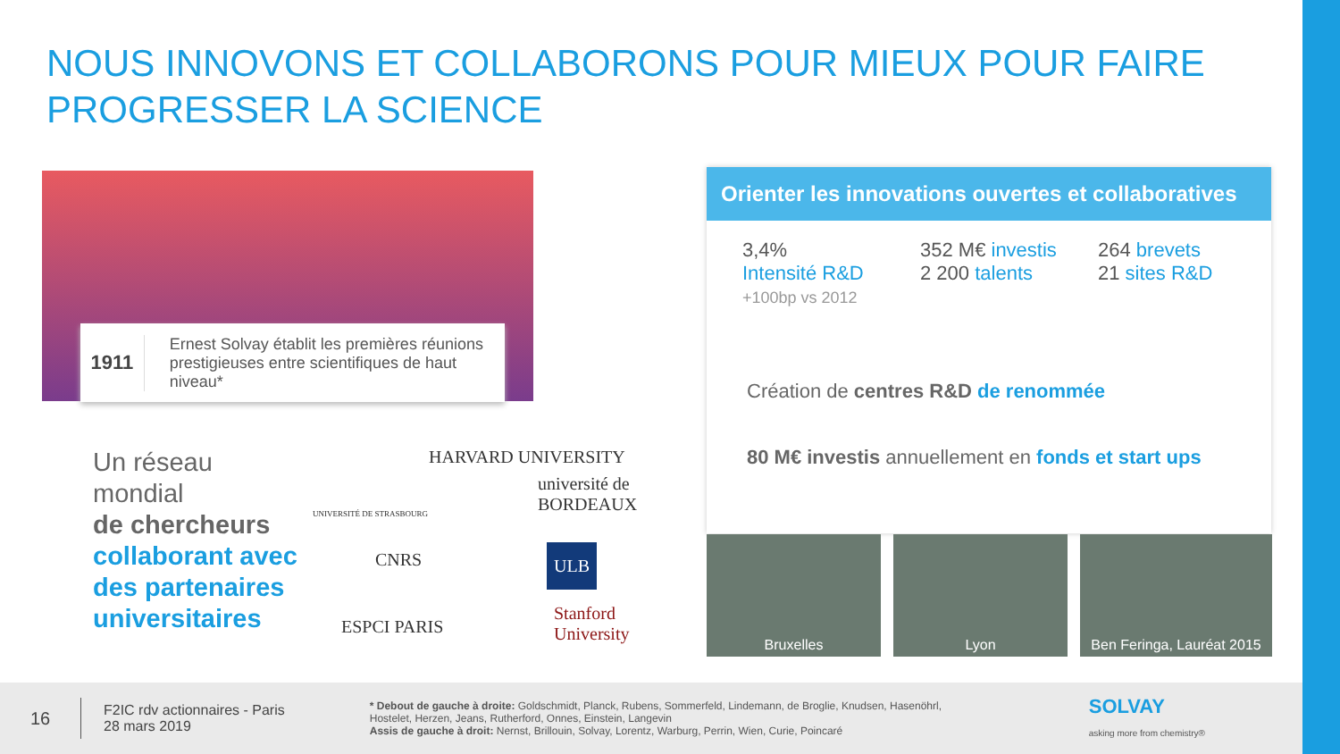NOUS INNOVONS ET COLLABORONS POUR MIEUX POUR FAIRE PROGRESSER LA SCIENCE
1911
Ernest Solvay établit les premières réunions prestigieuses entre scientifiques de haut niveau*
Un réseau
mondial
de chercheurs
collaborant avec
des partenaires
universitaires
HARVARD UNIVERSITY
université de BORDEAUX
UNIVERSITÉ DE STRASBOURG
CNRS ULB
ESPCI PARIS
Stanford University
Orienter les innovations ouvertes et collaboratives
3,4%
Intensité R&D
+100bp vs 2012
352 M€ investis
2 200 talents
264 brevets
21 sites R&D
Création de centres R&D de renommée
80 M€ investis annuellement en fonds et start ups
Bruxelles Lyon Ben Feringa, Lauréat 2015
16
F2IC rdv actionnaires - Paris
28 mars 2019
* Debout de gauche à droite: Goldschmidt, Planck, Rubens, Sommerfeld, Lindemann, de Broglie, Knudsen, Hasenöhrl, Hostelet, Herzen, Jeans, Rutherford, Onnes, Einstein, Langevin
Assis de gauche à droit: Nernst, Brillouin, Solvay, Lorentz, Warburg, Perrin, Wien, Curie, Poincaré
SOLVAY
asking more from chemistry®